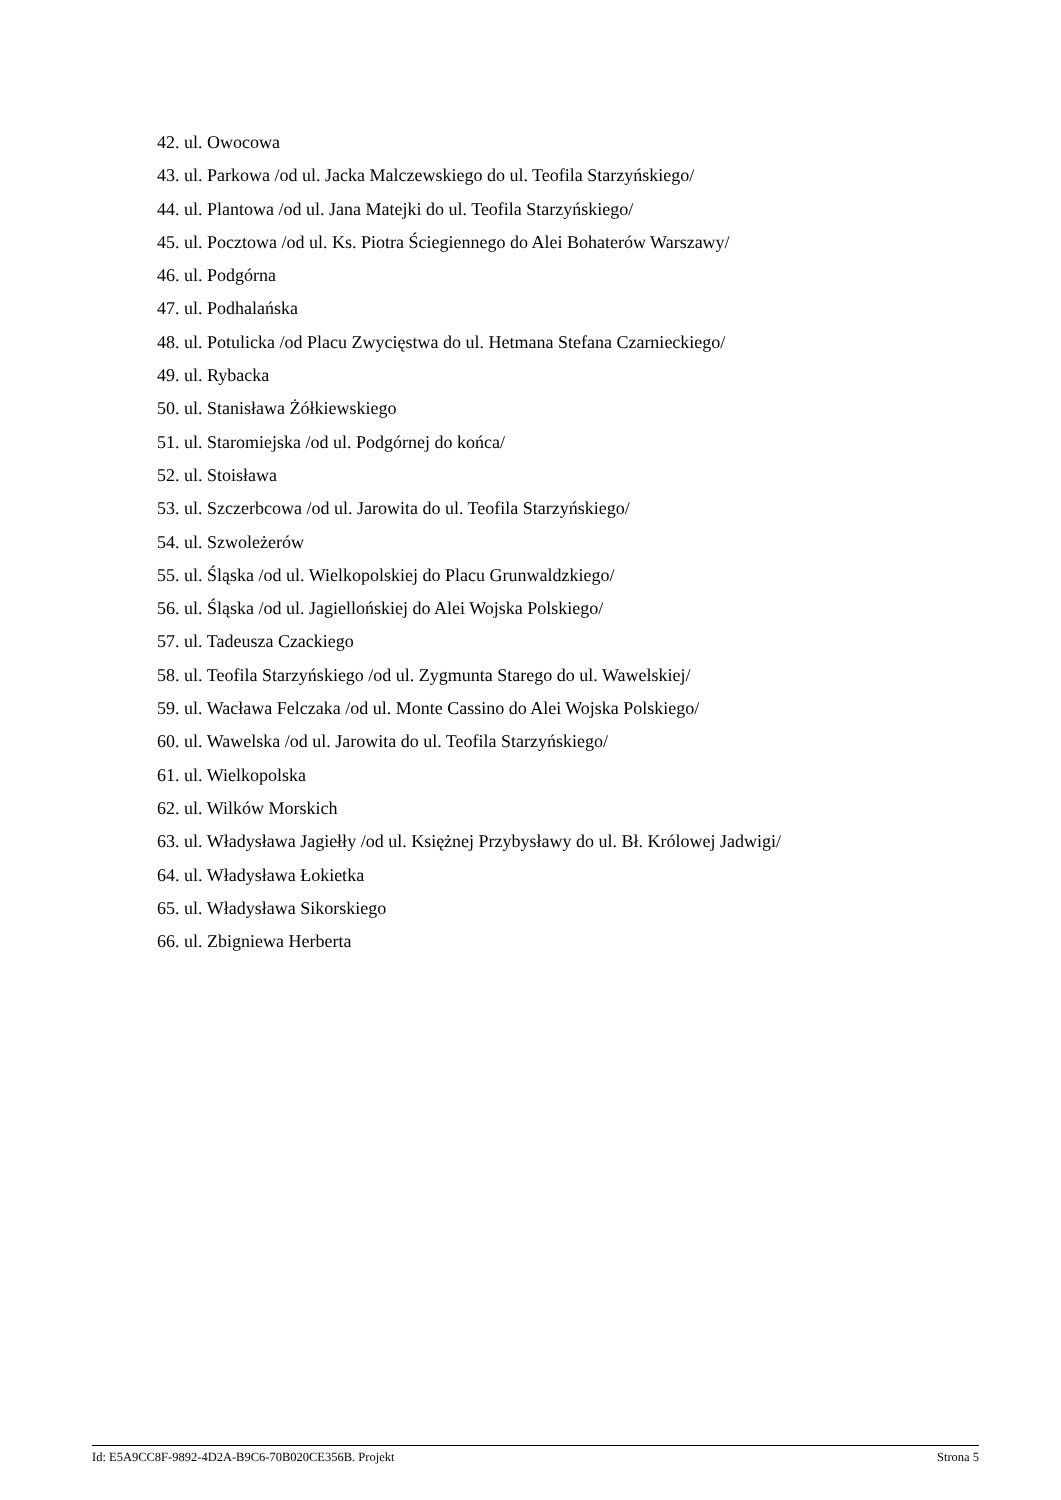42. ul. Owocowa
43. ul. Parkowa /od ul. Jacka Malczewskiego do ul. Teofila Starzyńskiego/
44. ul. Plantowa /od ul. Jana Matejki do ul. Teofila Starzyńskiego/
45. ul. Pocztowa /od ul. Ks. Piotra Ściegiennego do Alei Bohaterów Warszawy/
46. ul. Podgórna
47. ul. Podhalańska
48. ul. Potulicka /od Placu Zwycięstwa do ul. Hetmana Stefana Czarnieckiego/
49. ul. Rybacka
50. ul. Stanisława Żółkiewskiego
51. ul. Staromiejska /od ul. Podgórnej do końca/
52. ul. Stoisława
53. ul. Szczerbcowa /od ul. Jarowita do ul. Teofila Starzyńskiego/
54. ul. Szwoleżerów
55. ul. Śląska /od ul. Wielkopolskiej do Placu Grunwaldzkiego/
56. ul. Śląska /od ul. Jagiellońskiej do Alei Wojska Polskiego/
57. ul. Tadeusza Czackiego
58. ul. Teofila Starzyńskiego /od ul. Zygmunta Starego do ul. Wawelskiej/
59. ul. Wacława Felczaka /od ul. Monte Cassino do Alei Wojska Polskiego/
60. ul. Wawelska /od ul. Jarowita do ul. Teofila Starzyńskiego/
61. ul. Wielkopolska
62. ul. Wilków Morskich
63. ul. Władysława Jagiełły /od ul. Księżnej Przybysławy do ul. Bł. Królowej Jadwigi/
64. ul. Władysława Łokietka
65. ul. Władysława Sikorskiego
66. ul. Zbigniewa Herberta
Id: E5A9CC8F-9892-4D2A-B9C6-70B020CE356B. Projekt Strona 5